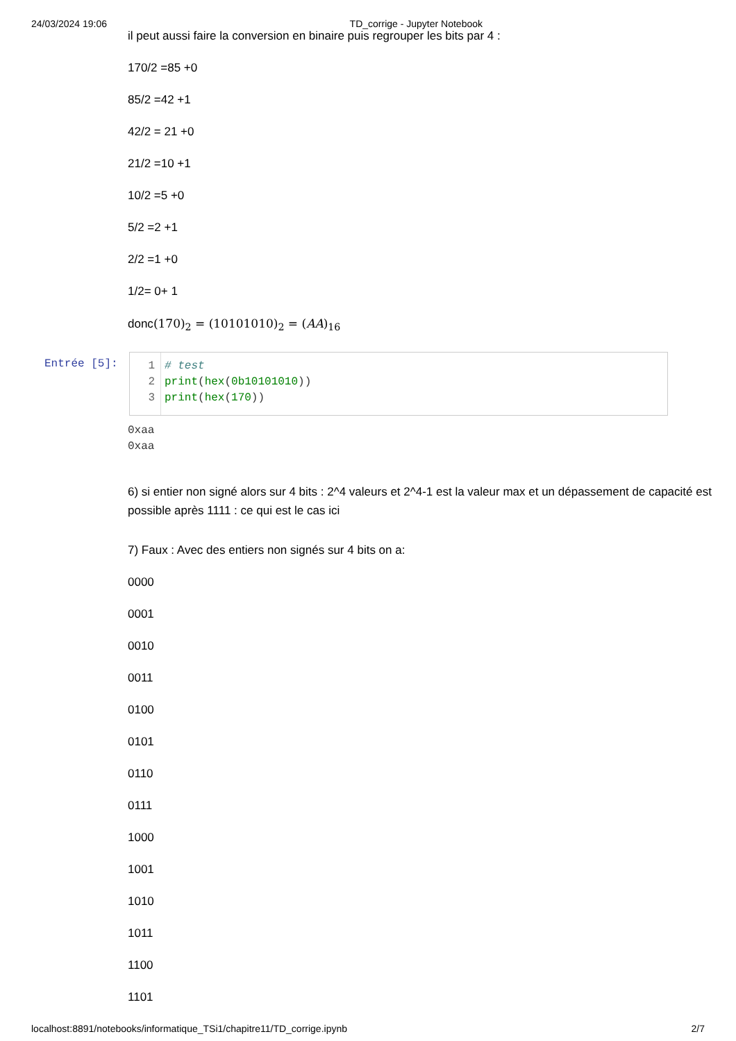24/03/2024 19:06 TD_corrige - Jupyter Notebook
il peut aussi faire la conversion en binaire puis regrouper les bits par 4 :
170/2 =85 +0
85/2 =42 +1
42/2 = 21 +0
21/2 =10 +1
10/2 =5 +0
5/2 =2 +1
2/2 =1 +0
1/2= 0+ 1
donc(170)<sub>2</sub> = (10101010)<sub>2</sub> = (AA)<sub>16</sub>
Entrée [5]:
1
2
3
# test
print(hex(0b10101010))
print(hex(170))
0xaa
0xaa
6) si entier non signé alors sur 4 bits : 2^4 valeurs et 2^4-1 est la valeur max et un dépassement de capacité est possible après 1111 : ce qui est le cas ici
7) Faux : Avec des entiers non signés sur 4 bits on a:
0000
0001
0010
0011
0100
0101
0110
0111
1000
1001
1010
1011
1100
1101
localhost:8891/notebooks/informatique_TSi1/chapitre11/TD_corrige.ipynb 2/7